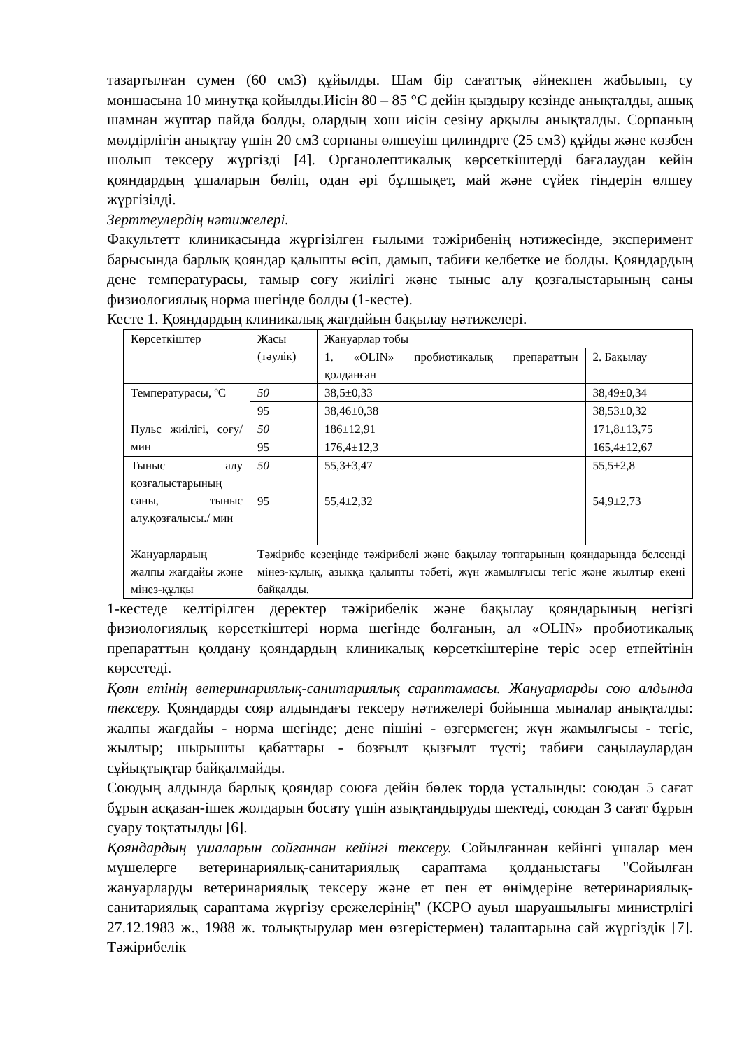тазартылған сумен (60 см3) құйылды. Шам бір сағаттық әйнекпен жабылып, су моншасына 10 минутқа қойылды.Иісін 80 – 85 °С дейін қыздыру кезінде анықталды, ашық шамнан жұптар пайда болды, олардың хош иісін сезіну арқылы анықталды. Сорпаның мөлдірлігін анықтау үшін 20 см3 сорпаны өлшеуіш цилиндрге (25 см3) құйды және көзбен шолып тексеру жүргізді [4]. Органолептикалық көрсеткіштерді бағалаудан кейін қояндардың ұшаларын бөліп, одан әрі бұлшықет, май және сүйек тіндерін өлшеу жүргізілді.
Зерттеулердің нәтижелері.
Факультетт клиникасында жүргізілген ғылыми тәжірибенің нәтижесінде, эксперимент барысында барлық қояндар қалыпты өсіп, дамып, табиғи келбетке ие болды. Қояндардың дене температурасы, тамыр соғу жиілігі және тыныс алу қозғалыстарының саны физиологиялық норма шегінде болды (1-кесте).
Кесте 1. Қояндардың клиникалық жағдайын бақылау нәтижелері.
| Көрсеткіштер | Жасы (тәулік) | Жануарлар тобы | |
| | | 1. «OLIN» пробиотикалық препараттын қолданған | 2. Бақылау |
| Температурасы, ºС | 50 | 38,5±0,33 | 38,49±0,34 |
| | 95 | 38,46±0,38 | 38,53±0,32 |
| Пульс жиілігі, соғу/мин | 50 | 186±12,91 | 171,8±13,75 |
| | 95 | 176,4±12,3 | 165,4±12,67 |
| Тыныс алу қозғалыстарының саны, тыныс алу.қозғалысы./ мин | 50 | 55,3±3,47 | 55,5±2,8 |
| | 95 | 55,4±2,32 | 54,9±2,73 |
| Жануарлардың жалпы жағдайы және мінез-құлқы | Тәжірибе кезеңінде тәжірибелі және бақылау топтарының қояндарында белсенді мінез-құлық, азыққа қалыпты тәбеті, жүн жамылғысы тегіс және жылтыр екені байқалды. | | |
1-кестеде келтірілген деректер тәжірибелік және бақылау қояндарының негізгі физиологиялық көрсеткіштері норма шегінде болғанын, ал «OLIN» пробиотикалық препараттын қолдану қояндардың клиникалық көрсеткіштеріне теріс әсер етпейтінін көрсетеді.
Қоян етінің ветеринариялық-санитариялық сараптамасы. Жануарларды сою алдында тексеру. Қояндарды сояр алдындағы тексеру нәтижелері бойынша мыналар анықталды: жалпы жағдайы - норма шегінде; дене пішіні - өзгермеген; жүн жамылғысы - тегіс, жылтыр; шырышты қабаттары - бозғылт қызғылт түсті; табиғи саңылаулардан сұйықтықтар байқалмайды.
Союдың алдында барлық қояндар союға дейін бөлек торда ұсталынды: союдан 5 сағат бұрын асқазан-ішек жолдарын босату үшін азықтандыруды шектеді, союдан 3 сағат бұрын суару тоқтатылды [6].
Қояндардың ұшаларын сойғаннан кейінгі тексеру. Сойылғаннан кейінгі ұшалар мен мүшелерге ветеринариялық-санитариялық сараптама қолданыстағы "Сойылған жануарларды ветеринариялық тексеру және ет пен ет өнімдеріне ветеринариялық-санитариялық сараптама жүргізу ережелерінің" (КСРО ауыл шаруашылығы министрлігі 27.12.1983 ж., 1988 ж. толықтырулар мен өзгерістермен) талаптарына сай жүргіздік [7]. Тәжірибелік